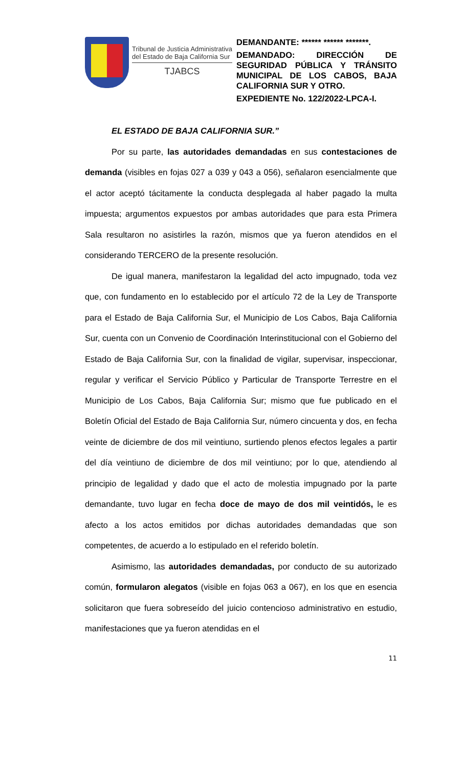Tribunal de Justicia Administrativa
del Estado de Baja California Sur
TJABCS
DEMANDANTE: ****** ****** *******.
DEMANDADO: DIRECCIÓN DE SEGURIDAD PÚBLICA Y TRÁNSITO MUNICIPAL DE LOS CABOS, BAJA CALIFORNIA SUR Y OTRO.
EXPEDIENTE No. 122/2022-LPCA-I.
EL ESTADO DE BAJA CALIFORNIA SUR.”
Por su parte, las autoridades demandadas en sus contestaciones de demanda (visibles en fojas 027 a 039 y 043 a 056), señalaron esencialmente que el actor aceptó tácitamente la conducta desplegada al haber pagado la multa impuesta; argumentos expuestos por ambas autoridades que para esta Primera Sala resultaron no asistirles la razón, mismos que ya fueron atendidos en el considerando TERCERO de la presente resolución.
De igual manera, manifestaron la legalidad del acto impugnado, toda vez que, con fundamento en lo establecido por el artículo 72 de la Ley de Transporte para el Estado de Baja California Sur, el Municipio de Los Cabos, Baja California Sur, cuenta con un Convenio de Coordinación Interinstitucional con el Gobierno del Estado de Baja California Sur, con la finalidad de vigilar, supervisar, inspeccionar, regular y verificar el Servicio Público y Particular de Transporte Terrestre en el Municipio de Los Cabos, Baja California Sur; mismo que fue publicado en el Boletín Oficial del Estado de Baja California Sur, número cincuenta y dos, en fecha veinte de diciembre de dos mil veintiuno, surtiendo plenos efectos legales a partir del día veintiuno de diciembre de dos mil veintiuno; por lo que, atendiendo al principio de legalidad y dado que el acto de molestia impugnado por la parte demandante, tuvo lugar en fecha doce de mayo de dos mil veintidós, le es afecto a los actos emitidos por dichas autoridades demandadas que son competentes, de acuerdo a lo estipulado en el referido boletín.
Asimismo, las autoridades demandadas, por conducto de su autorizado común, formularon alegatos (visible en fojas 063 a 067), en los que en esencia solicitaron que fuera sobreseído del juicio contencioso administrativo en estudio, manifestaciones que ya fueron atendidas en el
11